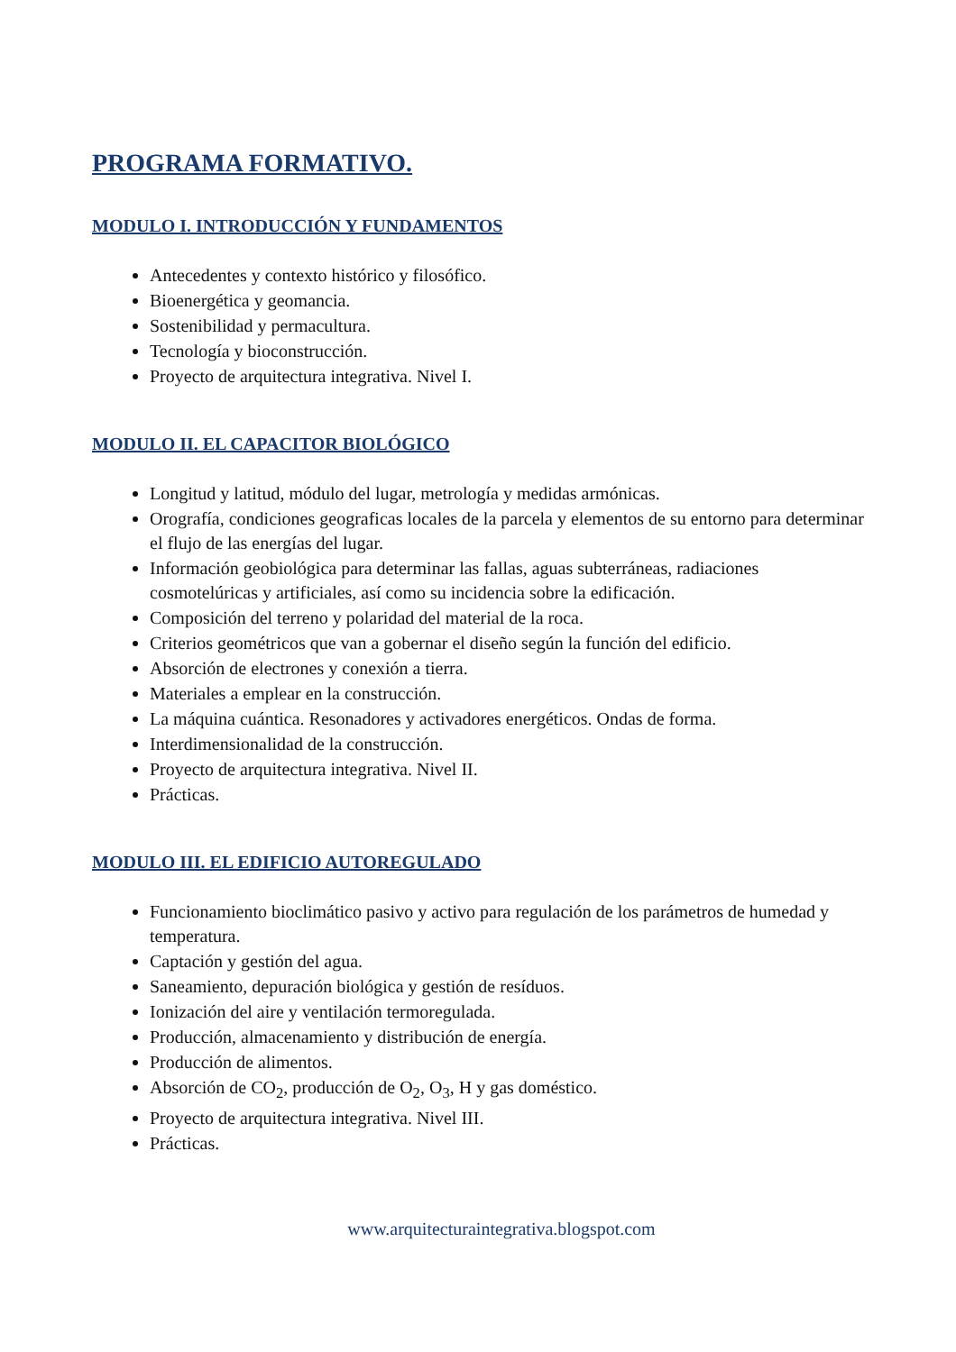PROGRAMA FORMATIVO.
MODULO I. INTRODUCCIÓN Y FUNDAMENTOS
Antecedentes y contexto histórico y filosófico.
Bioenergética y geomancia.
Sostenibilidad y permacultura.
Tecnología y bioconstrucción.
Proyecto de arquitectura integrativa. Nivel I.
MODULO II. EL CAPACITOR BIOLÓGICO
Longitud y latitud, módulo del lugar, metrología y medidas armónicas.
Orografía, condiciones geograficas locales de la parcela y elementos de su entorno para determinar el flujo de las energías del lugar.
Información geobiológica para determinar las fallas, aguas subterráneas, radiaciones cosmotelúricas y artificiales, así como su incidencia sobre la edificación.
Composición del terreno y polaridad del material de la roca.
Criterios geométricos que van a gobernar el diseño según la función del edificio.
Absorción de electrones y conexión a tierra.
Materiales a emplear en la construcción.
La máquina cuántica. Resonadores y activadores energéticos. Ondas de forma.
Interdimensionalidad de la construcción.
Proyecto de arquitectura integrativa. Nivel II.
Prácticas.
MODULO III. EL EDIFICIO AUTOREGULADO
Funcionamiento bioclimático pasivo y activo para regulación de los parámetros de humedad y temperatura.
Captación y gestión del agua.
Saneamiento, depuración biológica y gestión de resíduos.
Ionización del aire y ventilación termoregulada.
Producción, almacenamiento y distribución de energía.
Producción de alimentos.
Absorción de CO<sub>2</sub>, producción de O<sub>2</sub>, O<sub>3</sub>, H y gas doméstico.
Proyecto de arquitectura integrativa. Nivel III.
Prácticas.
www.arquitecturaintegrativa.blogspot.com